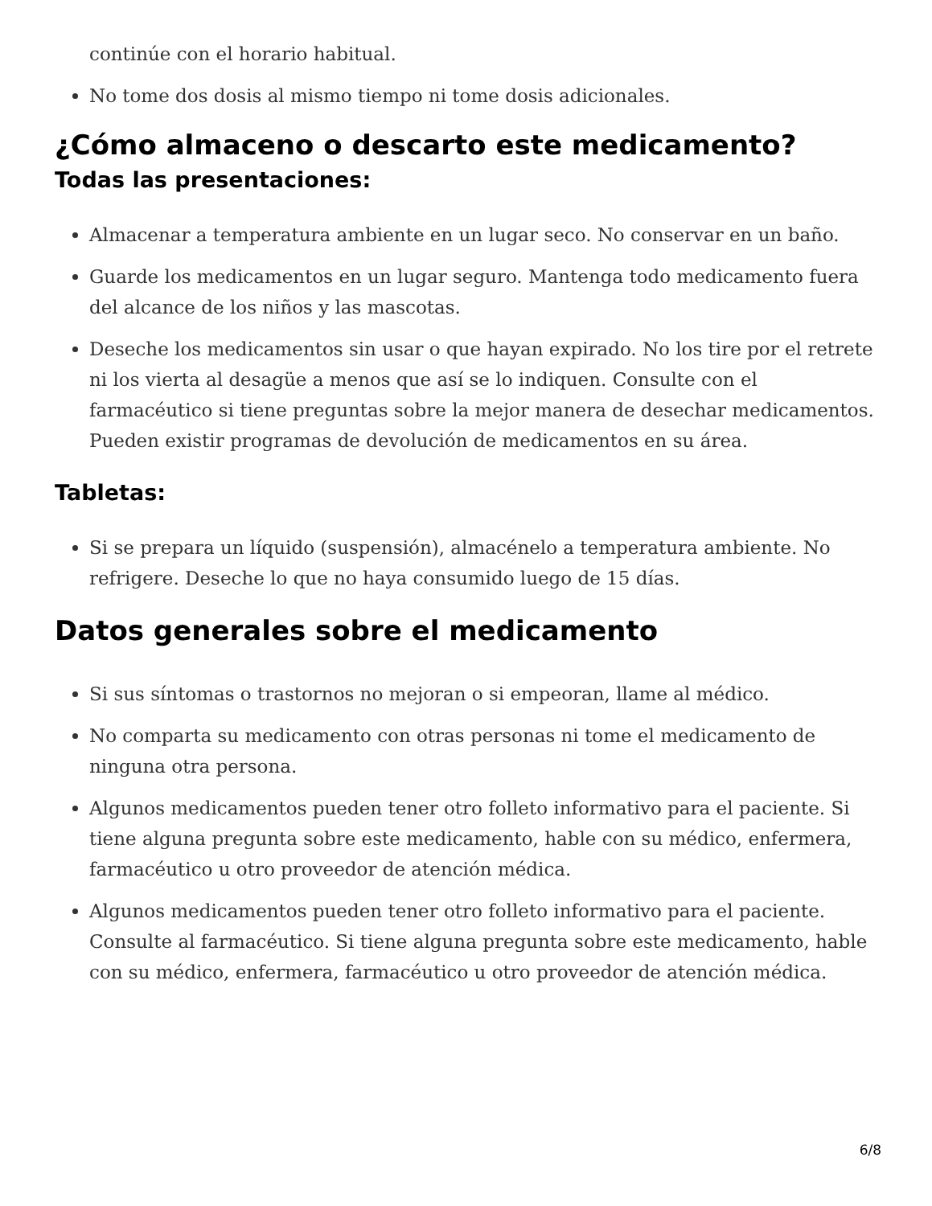continúe con el horario habitual.
No tome dos dosis al mismo tiempo ni tome dosis adicionales.
¿Cómo almaceno o descarto este medicamento?
Todas las presentaciones:
Almacenar a temperatura ambiente en un lugar seco. No conservar en un baño.
Guarde los medicamentos en un lugar seguro. Mantenga todo medicamento fuera del alcance de los niños y las mascotas.
Deseche los medicamentos sin usar o que hayan expirado. No los tire por el retrete ni los vierta al desagüe a menos que así se lo indiquen. Consulte con el farmacéutico si tiene preguntas sobre la mejor manera de desechar medicamentos. Pueden existir programas de devolución de medicamentos en su área.
Tabletas:
Si se prepara un líquido (suspensión), almacénelo a temperatura ambiente. No refrigere. Deseche lo que no haya consumido luego de 15 días.
Datos generales sobre el medicamento
Si sus síntomas o trastornos no mejoran o si empeoran, llame al médico.
No comparta su medicamento con otras personas ni tome el medicamento de ninguna otra persona.
Algunos medicamentos pueden tener otro folleto informativo para el paciente. Si tiene alguna pregunta sobre este medicamento, hable con su médico, enfermera, farmacéutico u otro proveedor de atención médica.
Algunos medicamentos pueden tener otro folleto informativo para el paciente. Consulte al farmacéutico. Si tiene alguna pregunta sobre este medicamento, hable con su médico, enfermera, farmacéutico u otro proveedor de atención médica.
6/8